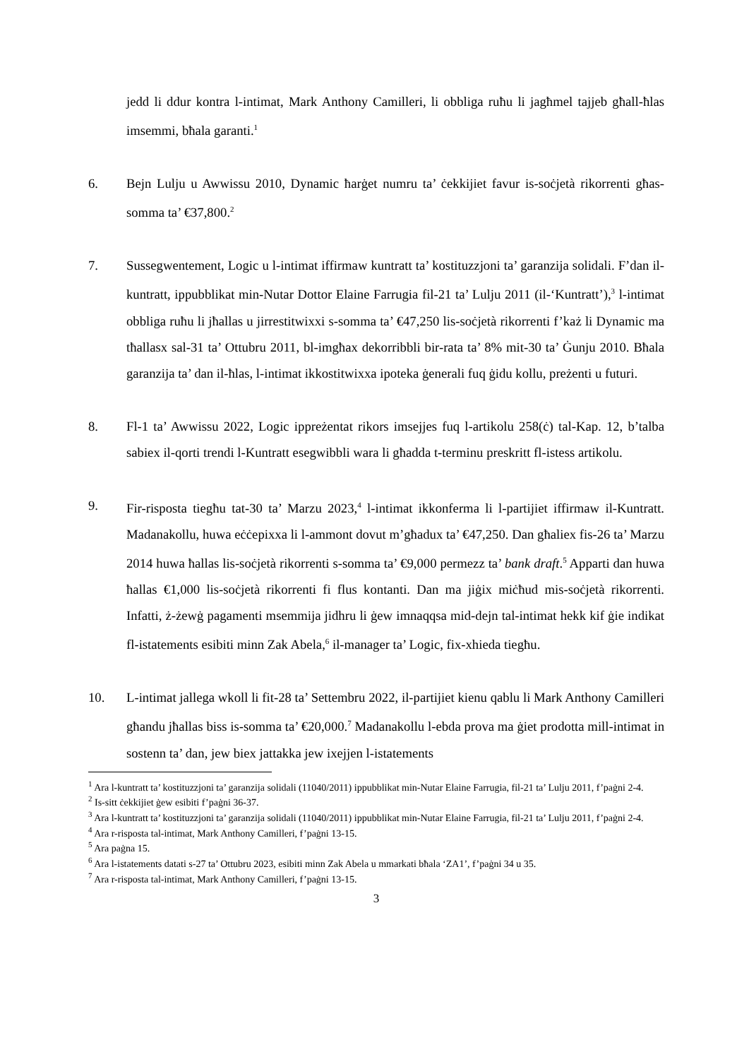jedd li ddur kontra l-intimat, Mark Anthony Camilleri, li obbliga ruħu li jagħmel tajjeb għall-ħlas imsemmi, bħala garanti.<sup>1</sup>
6. Bejn Lulju u Awwissu 2010, Dynamic ħarġet numru ta’ ċekkijiet favur is-soċjetà rikorrenti għas-somma ta’ €37,800.<sup>2</sup>
7. Sussegwentement, Logic u l-intimat iffirmaw kuntratt ta’ kostituzzjoni ta’ garanzija solidali. F’dan il-kuntratt, ippubblikat min-Nutar Dottor Elaine Farrugia fil-21 ta’ Lulju 2011 (il-‘Kuntratt’),<sup>3</sup> l-intimat obbliga ruħu li jħallas u jirrestitwixxi s-somma ta’ €47,250 lis-soċjetà rikorrenti f’każ li Dynamic ma tħallasx sal-31 ta’ Ottubru 2011, bl-imgħax dekorribbli bir-rata ta’ 8% mit-30 ta’ Ġunju 2010. Bħala garanzija ta’ dan il-ħlas, l-intimat ikkostitwixxa ipoteka ġenerali fuq ġidu kollu, preżenti u futuri.
8. Fl-1 ta’ Awwissu 2022, Logic ippreżentat rikors imsejjes fuq l-artikolu 258(ċ) tal-Kap. 12, b’talba sabiex il-qorti trendi l-Kuntratt esegwibbli wara li għadda t-terminu preskritt fl-istess artikolu.
9. Fir-risposta tiegħu tat-30 ta’ Marzu 2023,<sup>4</sup> l-intimat ikkonferma li l-partijiet iffirmaw il-Kuntratt. Madanakollu, huwa eċċepixxa li l-ammont dovut m’għadux ta’ €47,250. Dan għaliex fis-26 ta’ Marzu 2014 huwa ħallas lis-soċjetà rikorrenti s-somma ta’ €9,000 permezz ta’ bank draft.<sup>5</sup> Apparti dan huwa ħallas €1,000 lis-soċjetà rikorrenti fi flus kontanti. Dan ma jiġix miċħud mis-soċjetà rikorrenti. Infatti, ż-żewġ pagamenti msemmija jidhru li ġew imnaqqsa mid-dejn tal-intimat hekk kif ġie indikat fl-istatements esibiti minn Zak Abela,<sup>6</sup> il-manager ta’ Logic, fix-xhieda tiegħu.
10. L-intimat jallega wkoll li fit-28 ta’ Settembru 2022, il-partijiet kienu qablu li Mark Anthony Camilleri għandu jħallas biss is-somma ta’ €20,000.<sup>7</sup> Madanakollu l-ebda prova ma ġiet prodotta mill-intimat in sostenn ta’ dan, jew biex jattakka jew ixejjen l-istatements
<sup>1</sup> Ara l-kuntratt ta’ kostituzzjoni ta’ garanzija solidali (11040/2011) ippubblikat min-Nutar Elaine Farrugia, fil-21 ta’ Lulju 2011, f’paġni 2-4.
<sup>2</sup> Is-sitt ċekkijiet ġew esibiti f’paġni 36-37.
<sup>3</sup> Ara l-kuntratt ta’ kostituzzjoni ta’ garanzija solidali (11040/2011) ippubblikat min-Nutar Elaine Farrugia, fil-21 ta’ Lulju 2011, f’paġni 2-4.
<sup>4</sup> Ara r-risposta tal-intimat, Mark Anthony Camilleri, f’paġni 13-15.
<sup>5</sup> Ara paġna 15.
<sup>6</sup> Ara l-istatements datati s-27 ta’ Ottubru 2023, esibiti minn Zak Abela u mmarkati bħala ‘ZA1’, f’paġni 34 u 35.
<sup>7</sup> Ara r-risposta tal-intimat, Mark Anthony Camilleri, f’paġni 13-15.
3